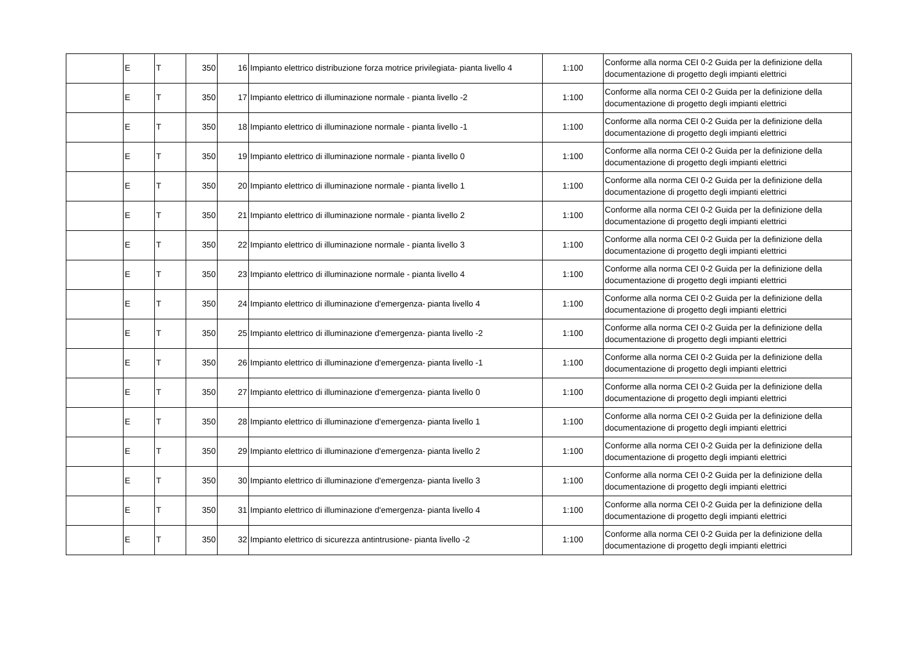| | E | T | 350 | 16 | Impianto elettrico distribuzione forza motrice privilegiata- pianta livello 4 | 1:100 | Conforme alla norma CEI 0-2 Guida per la definizione della documentazione di progetto degli impianti elettrici |
| | E | T | 350 | 17 | Impianto elettrico di illuminazione normale - pianta livello -2 | 1:100 | Conforme alla norma CEI 0-2 Guida per la definizione della documentazione di progetto degli impianti elettrici |
| | E | T | 350 | 18 | Impianto elettrico di illuminazione normale - pianta livello -1 | 1:100 | Conforme alla norma CEI 0-2 Guida per la definizione della documentazione di progetto degli impianti elettrici |
| | E | T | 350 | 19 | Impianto elettrico di illuminazione normale - pianta livello 0 | 1:100 | Conforme alla norma CEI 0-2 Guida per la definizione della documentazione di progetto degli impianti elettrici |
| | E | T | 350 | 20 | Impianto elettrico di illuminazione normale - pianta livello 1 | 1:100 | Conforme alla norma CEI 0-2 Guida per la definizione della documentazione di progetto degli impianti elettrici |
| | E | T | 350 | 21 | Impianto elettrico di illuminazione normale - pianta livello 2 | 1:100 | Conforme alla norma CEI 0-2 Guida per la definizione della documentazione di progetto degli impianti elettrici |
| | E | T | 350 | 22 | Impianto elettrico di illuminazione normale - pianta livello 3 | 1:100 | Conforme alla norma CEI 0-2 Guida per la definizione della documentazione di progetto degli impianti elettrici |
| | E | T | 350 | 23 | Impianto elettrico di illuminazione normale - pianta livello 4 | 1:100 | Conforme alla norma CEI 0-2 Guida per la definizione della documentazione di progetto degli impianti elettrici |
| | E | T | 350 | 24 | Impianto elettrico di illuminazione d'emergenza- pianta livello 4 | 1:100 | Conforme alla norma CEI 0-2 Guida per la definizione della documentazione di progetto degli impianti elettrici |
| | E | T | 350 | 25 | Impianto elettrico di illuminazione d'emergenza- pianta livello -2 | 1:100 | Conforme alla norma CEI 0-2 Guida per la definizione della documentazione di progetto degli impianti elettrici |
| | E | T | 350 | 26 | Impianto elettrico di illuminazione d'emergenza- pianta livello -1 | 1:100 | Conforme alla norma CEI 0-2 Guida per la definizione della documentazione di progetto degli impianti elettrici |
| | E | T | 350 | 27 | Impianto elettrico di illuminazione d'emergenza- pianta livello 0 | 1:100 | Conforme alla norma CEI 0-2 Guida per la definizione della documentazione di progetto degli impianti elettrici |
| | E | T | 350 | 28 | Impianto elettrico di illuminazione d'emergenza- pianta livello 1 | 1:100 | Conforme alla norma CEI 0-2 Guida per la definizione della documentazione di progetto degli impianti elettrici |
| | E | T | 350 | 29 | Impianto elettrico di illuminazione d'emergenza- pianta livello 2 | 1:100 | Conforme alla norma CEI 0-2 Guida per la definizione della documentazione di progetto degli impianti elettrici |
| | E | T | 350 | 30 | Impianto elettrico di illuminazione d'emergenza- pianta livello 3 | 1:100 | Conforme alla norma CEI 0-2 Guida per la definizione della documentazione di progetto degli impianti elettrici |
| | E | T | 350 | 31 | Impianto elettrico di illuminazione d'emergenza- pianta livello 4 | 1:100 | Conforme alla norma CEI 0-2 Guida per la definizione della documentazione di progetto degli impianti elettrici |
| | E | T | 350 | 32 | Impianto elettrico di sicurezza antintrusione- pianta livello -2 | 1:100 | Conforme alla norma CEI 0-2 Guida per la definizione della documentazione di progetto degli impianti elettrici |